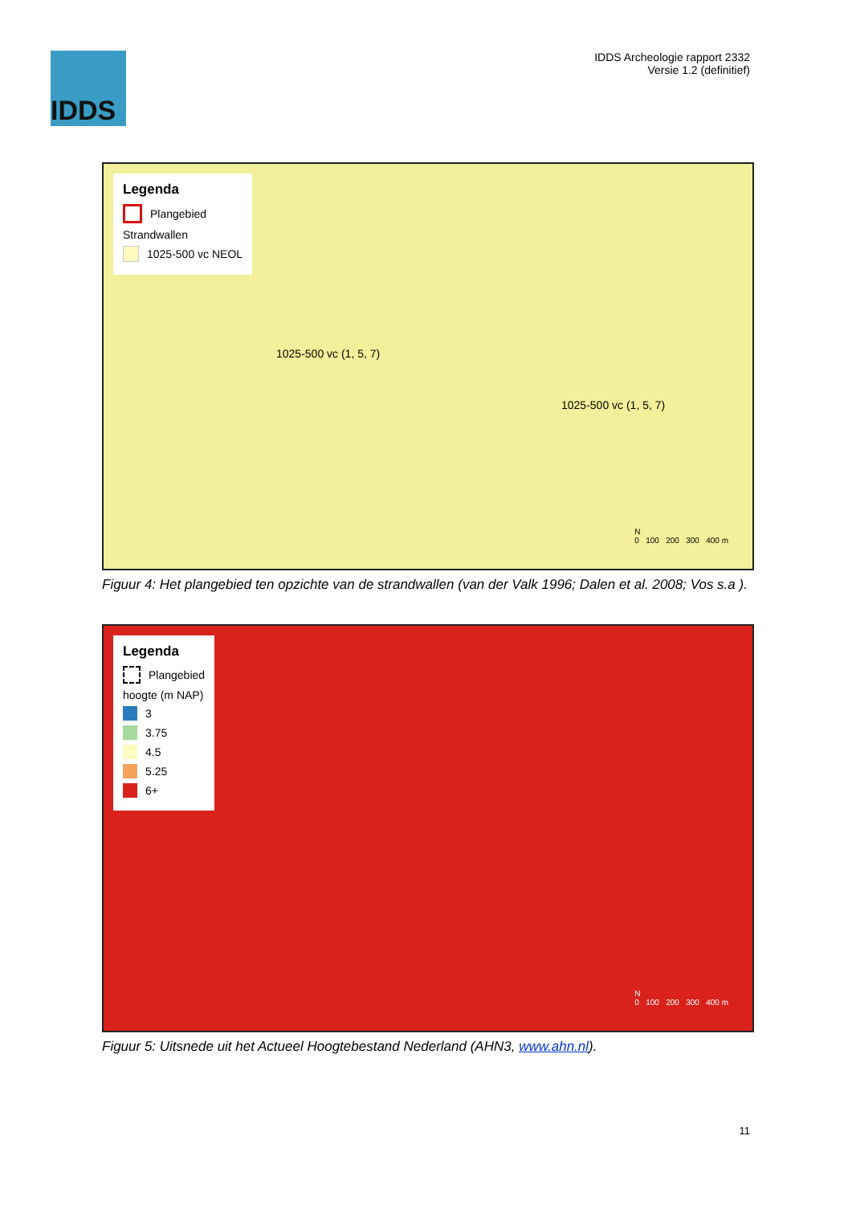IDDS
IDDS Archeologie rapport 2332
Versie 1.2 (definitief)
Legenda
Plangebied
Strandwallen
1025-500 vc NEOL
1025-500 vc (1, 5, 7)
1025-500 vc (1, 5, 7)
N
0 100 200 300 400 m
Figuur 4: Het plangebied ten opzichte van de strandwallen (van der Valk 1996; Dalen et al. 2008; Vos s.a ).
Legenda
Plangebied
hoogte (m NAP)
3
3.75
4.5
5.25
6+
N
0 100 200 300 400 m
Figuur 5: Uitsnede uit het Actueel Hoogtebestand Nederland (AHN3, www.ahn.nl).
11